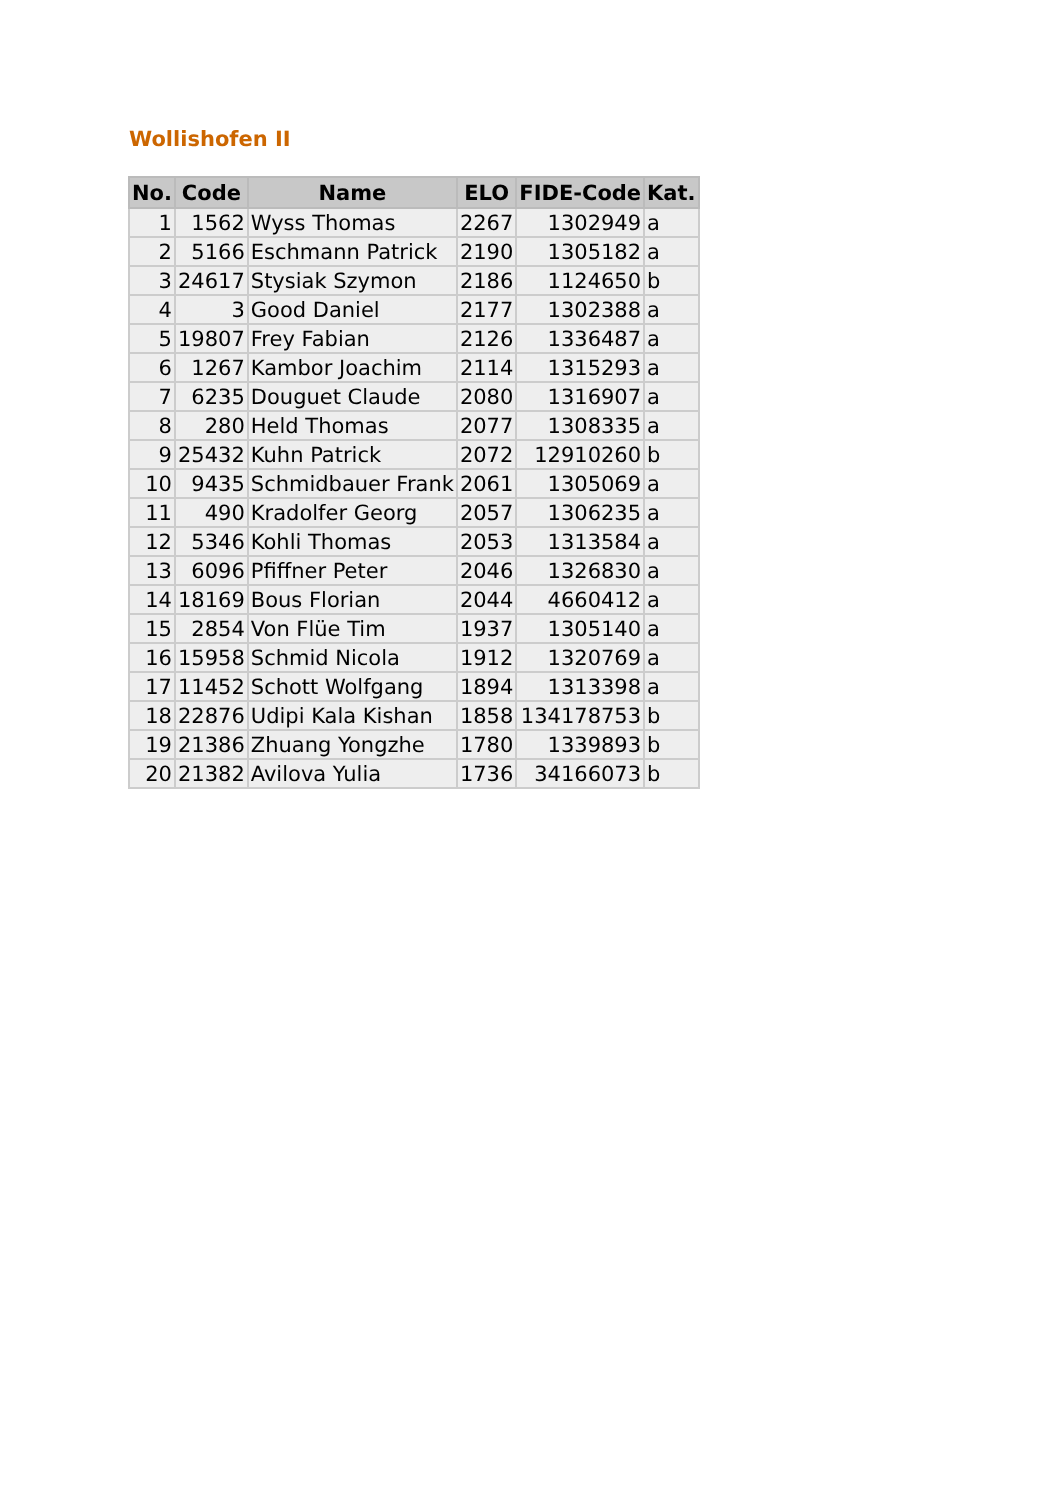Wollishofen II
| No. | Code | Name | ELO | FIDE-Code | Kat. |
| --- | --- | --- | --- | --- | --- |
| 1 | 1562 | Wyss Thomas | 2267 | 1302949 | a |
| 2 | 5166 | Eschmann Patrick | 2190 | 1305182 | a |
| 3 | 24617 | Stysiak Szymon | 2186 | 1124650 | b |
| 4 | 3 | Good Daniel | 2177 | 1302388 | a |
| 5 | 19807 | Frey Fabian | 2126 | 1336487 | a |
| 6 | 1267 | Kambor Joachim | 2114 | 1315293 | a |
| 7 | 6235 | Douguet Claude | 2080 | 1316907 | a |
| 8 | 280 | Held Thomas | 2077 | 1308335 | a |
| 9 | 25432 | Kuhn Patrick | 2072 | 12910260 | b |
| 10 | 9435 | Schmidbauer Frank | 2061 | 1305069 | a |
| 11 | 490 | Kradolfer Georg | 2057 | 1306235 | a |
| 12 | 5346 | Kohli Thomas | 2053 | 1313584 | a |
| 13 | 6096 | Pfiffner Peter | 2046 | 1326830 | a |
| 14 | 18169 | Bous Florian | 2044 | 4660412 | a |
| 15 | 2854 | Von Flüe Tim | 1937 | 1305140 | a |
| 16 | 15958 | Schmid Nicola | 1912 | 1320769 | a |
| 17 | 11452 | Schott Wolfgang | 1894 | 1313398 | a |
| 18 | 22876 | Udipi Kala Kishan | 1858 | 134178753 | b |
| 19 | 21386 | Zhuang Yongzhe | 1780 | 1339893 | b |
| 20 | 21382 | Avilova Yulia | 1736 | 34166073 | b |